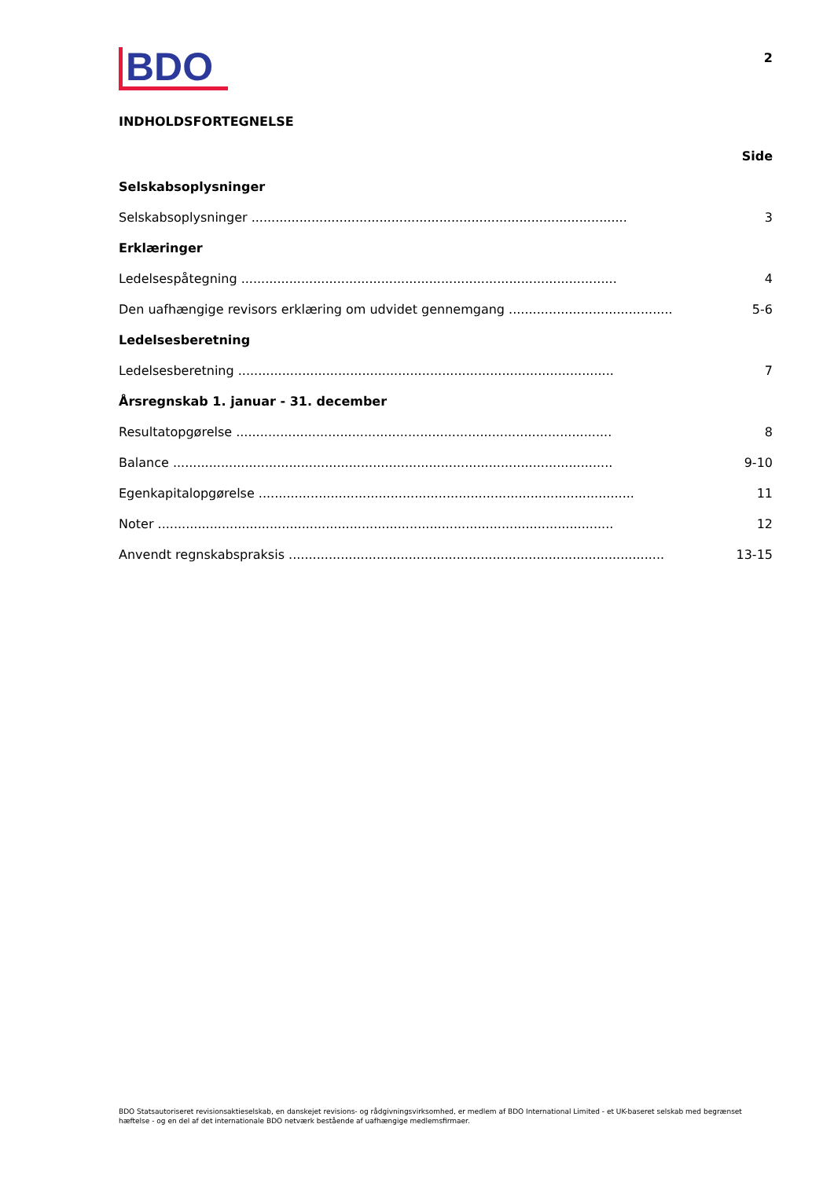BDO
2
INDHOLDSFORTEGNELSE
Side
Selskabsoplysninger
Selskabsoplysninger .............................................................................................. 3
Erklæringer
Ledelsespåtegning .............................................................................................. 4
Den uafhængige revisors erklæring om udvidet gennemgang .............................................. 5-6
Ledelsesberetning
Ledelsesberetning .............................................................................................. 7
Årsregnskab 1. januar - 31. december
Resultatopgørelse .............................................................................................. 8
Balance .............................................................................................................. 9-10
Egenkapitalopgørelse .............................................................................................. 11
Noter .................................................................................................................. 12
Anvendt regnskabspraksis .............................................................................................. 13-15
BDO Statsautoriseret revisionsaktieselskab, en danskejet revisions- og rådgivningsvirksomhed, er medlem af BDO International Limited - et UK-baseret selskab med begrænset hæftelse - og en del af det internationale BDO netværk bestående af uafhængige medlemsfirmaer.